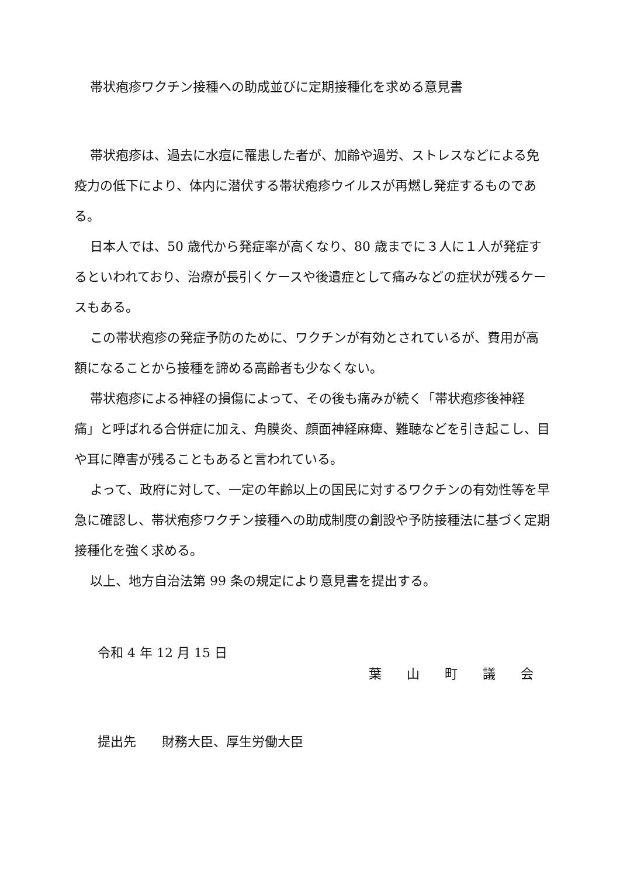帯状疱疹ワクチン接種への助成並びに定期接種化を求める意見書
帯状疱疹は、過去に水痘に罹患した者が、加齢や過労、ストレスなどによる免疫力の低下により、体内に潜伏する帯状疱疹ウイルスが再燃し発症するものである。
日本人では、50 歳代から発症率が高くなり、80 歳までに３人に１人が発症するといわれており、治療が長引くケースや後遺症として痛みなどの症状が残るケースもある。
この帯状疱疹の発症予防のために、ワクチンが有効とされているが、費用が高額になることから接種を諦める高齢者も少なくない。
帯状疱疹による神経の損傷によって、その後も痛みが続く「帯状疱疹後神経痛」と呼ばれる合併症に加え、角膜炎、顔面神経麻痺、難聴などを引き起こし、目や耳に障害が残ることもあると言われている。
よって、政府に対して、一定の年齢以上の国民に対するワクチンの有効性等を早急に確認し、帯状疱疹ワクチン接種への助成制度の創設や予防接種法に基づく定期接種化を強く求める。
以上、地方自治法第 99 条の規定により意見書を提出する。
令和 4 年 12 月 15 日
葉 山 町 議 会
提出先　　財務大臣、厚生労働大臣